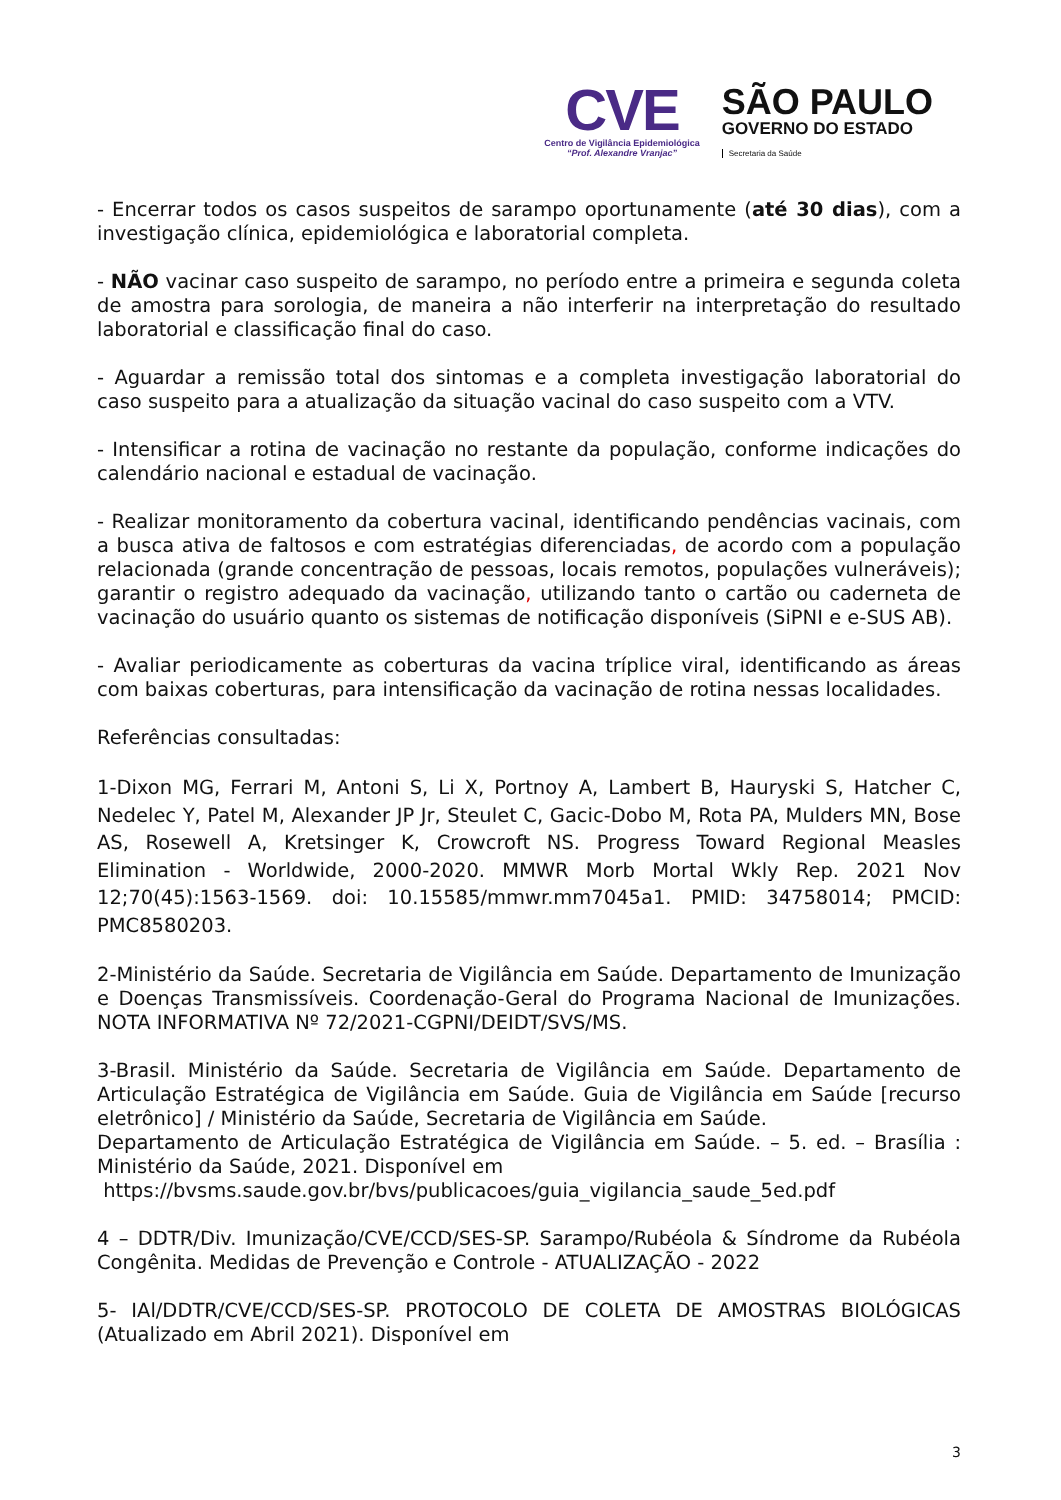CVE
Centro de Vigilância Epidemiológica
“Prof. Alexandre Vranjac”
SÃO PAULO
GOVERNO DO ESTADO
Secretaria da Saúde
- Encerrar todos os casos suspeitos de sarampo oportunamente (até 30 dias), com a investigação clínica, epidemiológica e laboratorial completa.
- NÃO vacinar caso suspeito de sarampo, no período entre a primeira e segunda coleta de amostra para sorologia, de maneira a não interferir na interpretação do resultado laboratorial e classificação final do caso.
- Aguardar a remissão total dos sintomas e a completa investigação laboratorial do caso suspeito para a atualização da situação vacinal do caso suspeito com a VTV.
- Intensificar a rotina de vacinação no restante da população, conforme indicações do calendário nacional e estadual de vacinação.
- Realizar monitoramento da cobertura vacinal, identificando pendências vacinais, com a busca ativa de faltosos e com estratégias diferenciadas, de acordo com a população relacionada (grande concentração de pessoas, locais remotos, populações vulneráveis); garantir o registro adequado da vacinação, utilizando tanto o cartão ou caderneta de vacinação do usuário quanto os sistemas de notificação disponíveis (SiPNI e e-SUS AB).
- Avaliar periodicamente as coberturas da vacina tríplice viral, identificando as áreas com baixas coberturas, para intensificação da vacinação de rotina nessas localidades.
Referências consultadas:
1-Dixon MG, Ferrari M, Antoni S, Li X, Portnoy A, Lambert B, Hauryski S, Hatcher C, Nedelec Y, Patel M, Alexander JP Jr, Steulet C, Gacic-Dobo M, Rota PA, Mulders MN, Bose AS, Rosewell A, Kretsinger K, Crowcroft NS. Progress Toward Regional Measles Elimination - Worldwide, 2000-2020. MMWR Morb Mortal Wkly Rep. 2021 Nov 12;70(45):1563-1569. doi: 10.15585/mmwr.mm7045a1. PMID: 34758014; PMCID: PMC8580203.
2-Ministério da Saúde. Secretaria de Vigilância em Saúde. Departamento de Imunização e Doenças Transmissíveis. Coordenação-Geral do Programa Nacional de Imunizações. NOTA INFORMATIVA Nº 72/2021-CGPNI/DEIDT/SVS/MS.
3-Brasil. Ministério da Saúde. Secretaria de Vigilância em Saúde. Departamento de Articulação Estratégica de Vigilância em Saúde. Guia de Vigilância em Saúde [recurso eletrônico] / Ministério da Saúde, Secretaria de Vigilância em Saúde.
Departamento de Articulação Estratégica de Vigilância em Saúde. – 5. ed. – Brasília : Ministério da Saúde, 2021. Disponível em
https://bvsms.saude.gov.br/bvs/publicacoes/guia_vigilancia_saude_5ed.pdf
4 – DDTR/Div. Imunização/CVE/CCD/SES-SP. Sarampo/Rubéola & Síndrome da Rubéola Congênita. Medidas de Prevenção e Controle - ATUALIZAÇÃO - 2022
5- IAl/DDTR/CVE/CCD/SES-SP. PROTOCOLO DE COLETA DE AMOSTRAS BIOLÓGICAS (Atualizado em Abril 2021). Disponível em
3